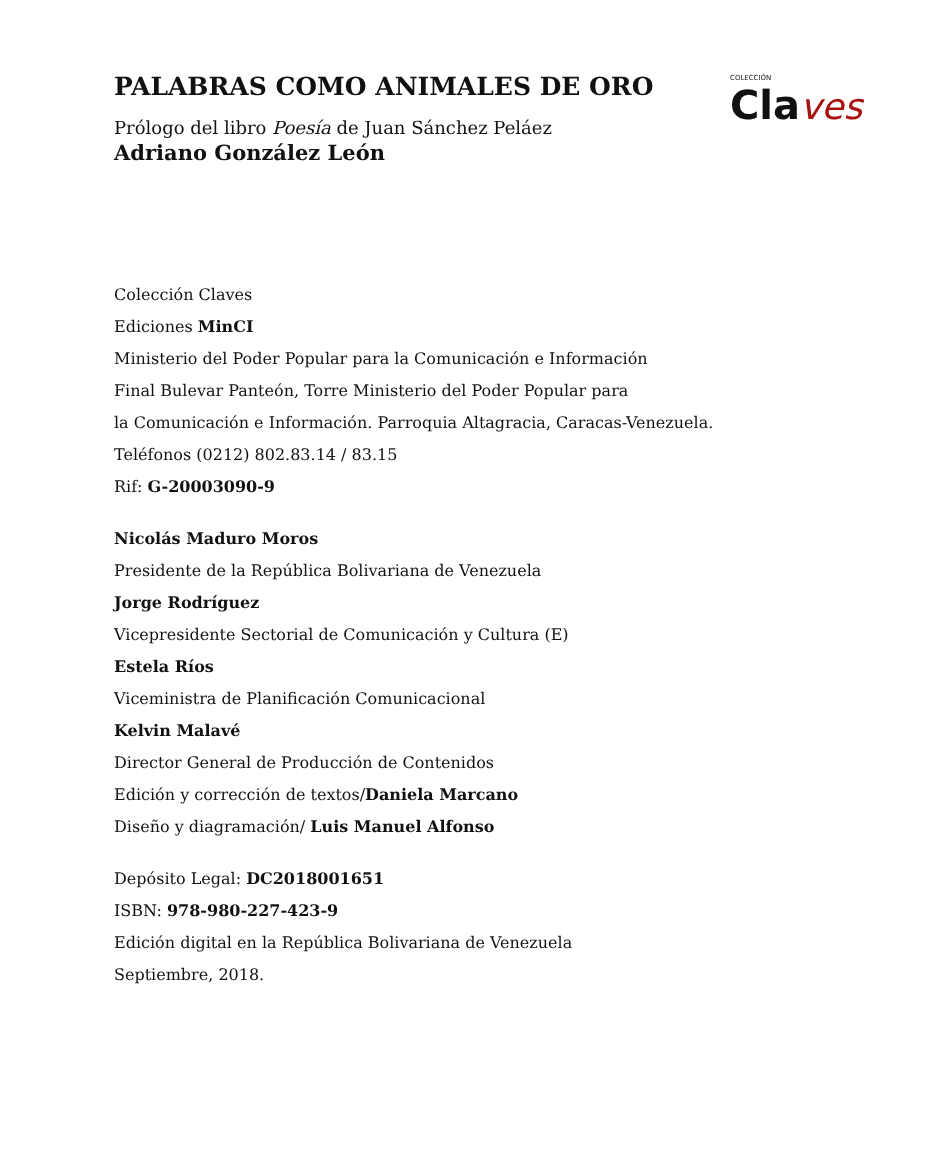COLECCIÓN
Cla ves
PALABRAS COMO ANIMALES DE ORO
Prólogo del libro Poesía de Juan Sánchez Peláez
Adriano González León
Colección Claves
Ediciones MinCI
Ministerio del Poder Popular para la Comunicación e Información
Final Bulevar Panteón, Torre Ministerio del Poder Popular para
la Comunicación e Información. Parroquia Altagracia, Caracas-Venezuela.
Teléfonos (0212) 802.83.14 / 83.15
Rif: G-20003090-9
Nicolás Maduro Moros
Presidente de la República Bolivariana de Venezuela
Jorge Rodríguez
Vicepresidente Sectorial de Comunicación y Cultura (E)
Estela Ríos
Viceministra de Planificación Comunicacional
Kelvin Malavé
Director General de Producción de Contenidos
Edición y corrección de textos/Daniela Marcano
Diseño y diagramación/ Luis Manuel Alfonso
Depósito Legal: DC2018001651
ISBN: 978-980-227-423-9
Edición digital en la República Bolivariana de Venezuela
Septiembre, 2018.